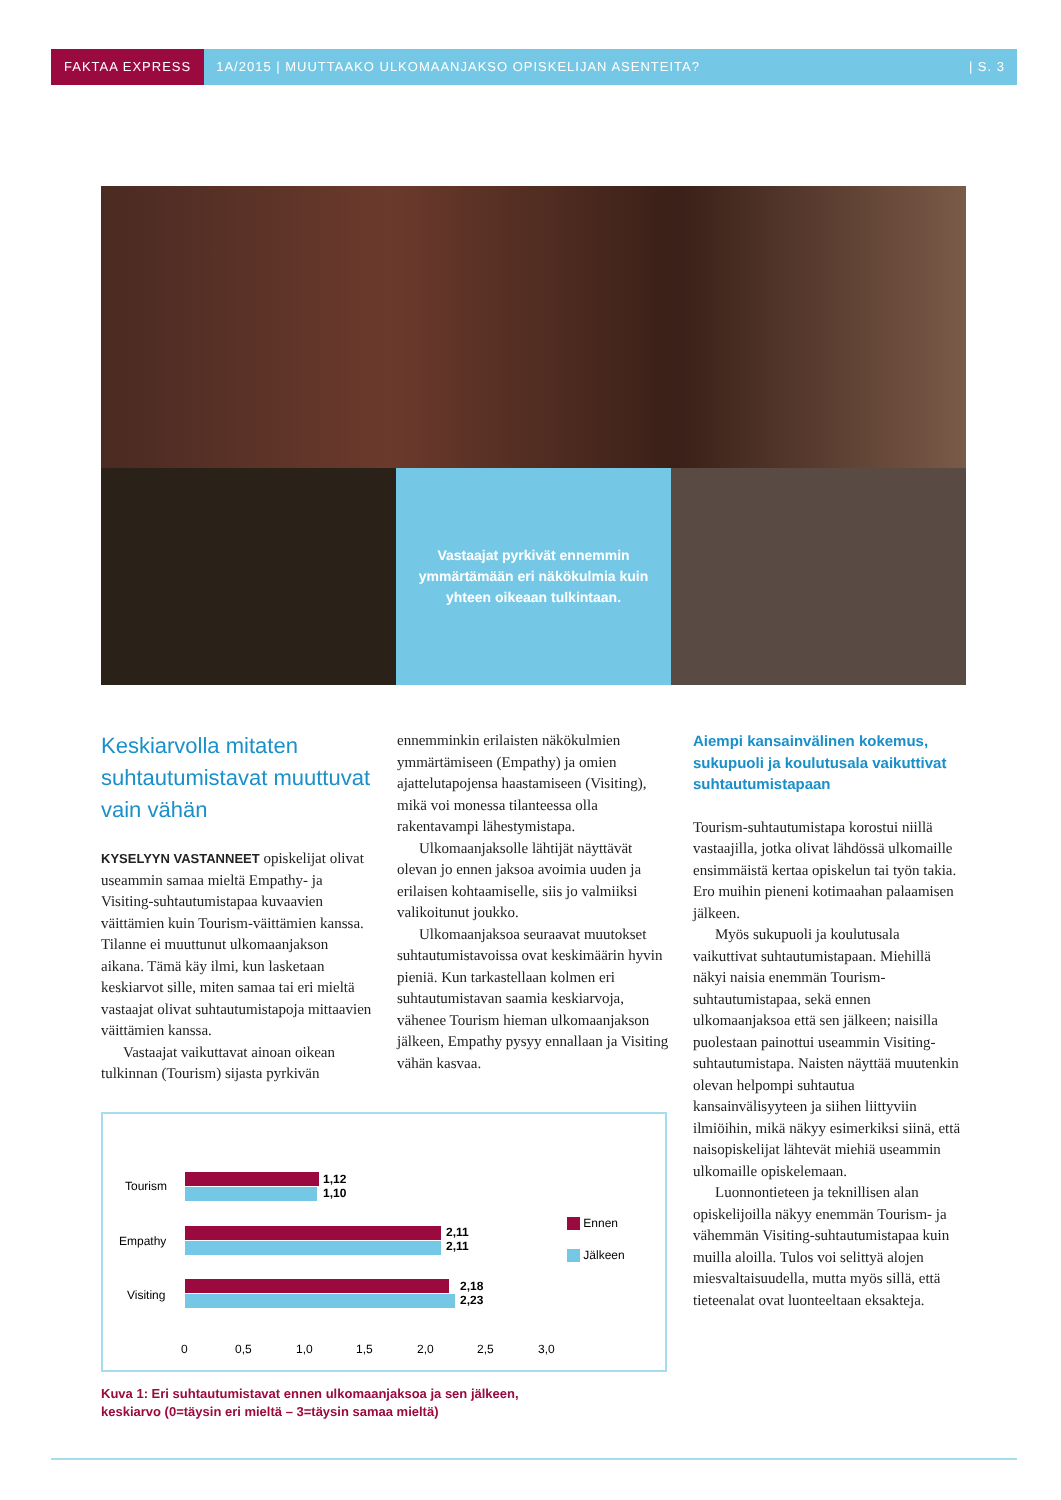FAKTAA EXPRESS 1A/2015 | MUUTTAAKO ULKOMAANJAKSO OPISKELIJAN ASENTEITA? | S. 3
Vastaajat pyrkivät ennemmin ymmärtämään eri näkökulmia kuin yhteen oikeaan tulkintaan.
Keskiarvolla mitaten suhtautumistavat muuttuvat vain vähän
KYSELYYN VASTANNEET opiskelijat olivat useammin samaa mieltä Empathy- ja Visiting-suhtautumistapaa kuvaavien väittämien kuin Tourism-väittämien kanssa. Tilanne ei muuttunut ulkomaanjakson aikana. Tämä käy ilmi, kun lasketaan keskiarvot sille, miten samaa tai eri mieltä vastaajat olivat suhtautumistapoja mittaavien väittämien kanssa.
Vastaajat vaikuttavat ainoan oikean tulkinnan (Tourism) sijasta pyrkivän
ennemminkin erilaisten näkökulmien ymmärtämiseen (Empathy) ja omien ajattelutapojensa haastamiseen (Visiting), mikä voi monessa tilanteessa olla rakentavampi lähestymistapa.
Ulkomaanjaksolle lähtijät näyttävät olevan jo ennen jaksoa avoimia uuden ja erilaisen kohtaamiselle, siis jo valmiiksi valikoitunut joukko.
Ulkomaanjaksoa seuraavat muutokset suhtautumistavoissa ovat keskimäärin hyvin pieniä. Kun tarkastellaan kolmen eri suhtautumistavan saamia keskiarvoja, vähenee Tourism hieman ulkomaanjakson jälkeen, Empathy pysyy ennallaan ja Visiting vähän kasvaa.
Aiempi kansainvälinen kokemus, sukupuoli ja koulutusala vaikuttivat suhtautumistapaan
Tourism-suhtautumistapa korostui niillä vastaajilla, jotka olivat lähdössä ulkomaille ensimmäistä kertaa opiskelun tai työn takia. Ero muihin pieneni kotimaahan palaamisen jälkeen.
Myös sukupuoli ja koulutusala vaikuttivat suhtautumistapaan. Miehillä näkyi naisia enemmän Tourism-suhtautumistapaa, sekä ennen ulkomaanjaksoa että sen jälkeen; naisilla puolestaan painottui useammin Visiting-suhtautumistapa. Naisten näyttää muutenkin olevan helpompi suhtautua kansainvälisyyteen ja siihen liittyviin ilmiöihin, mikä näkyy esimerkiksi siinä, että naisopiskelijat lähtevät miehiä useammin ulkomaille opiskelemaan.
Luonnontieteen ja teknillisen alan opiskelijoilla näkyy enemmän Tourism- ja vähemmän Visiting-suhtautumistapaa kuin muilla aloilla. Tulos voi selittyä alojen miesvaltaisuudella, mutta myös sillä, että tieteenalat ovat luonteeltaan eksakteja.
Tourism
Empathy
Visiting
1,12
1,10
2,11
2,11
2,18
2,23
0 0,5 1,0 1,5 2,0 2,5 3,0
Ennen
Jälkeen
Kuva 1: Eri suhtautumistavat ennen ulkomaanjaksoa ja sen jälkeen,
keskiarvo (0=täysin eri mieltä – 3=täysin samaa mieltä)